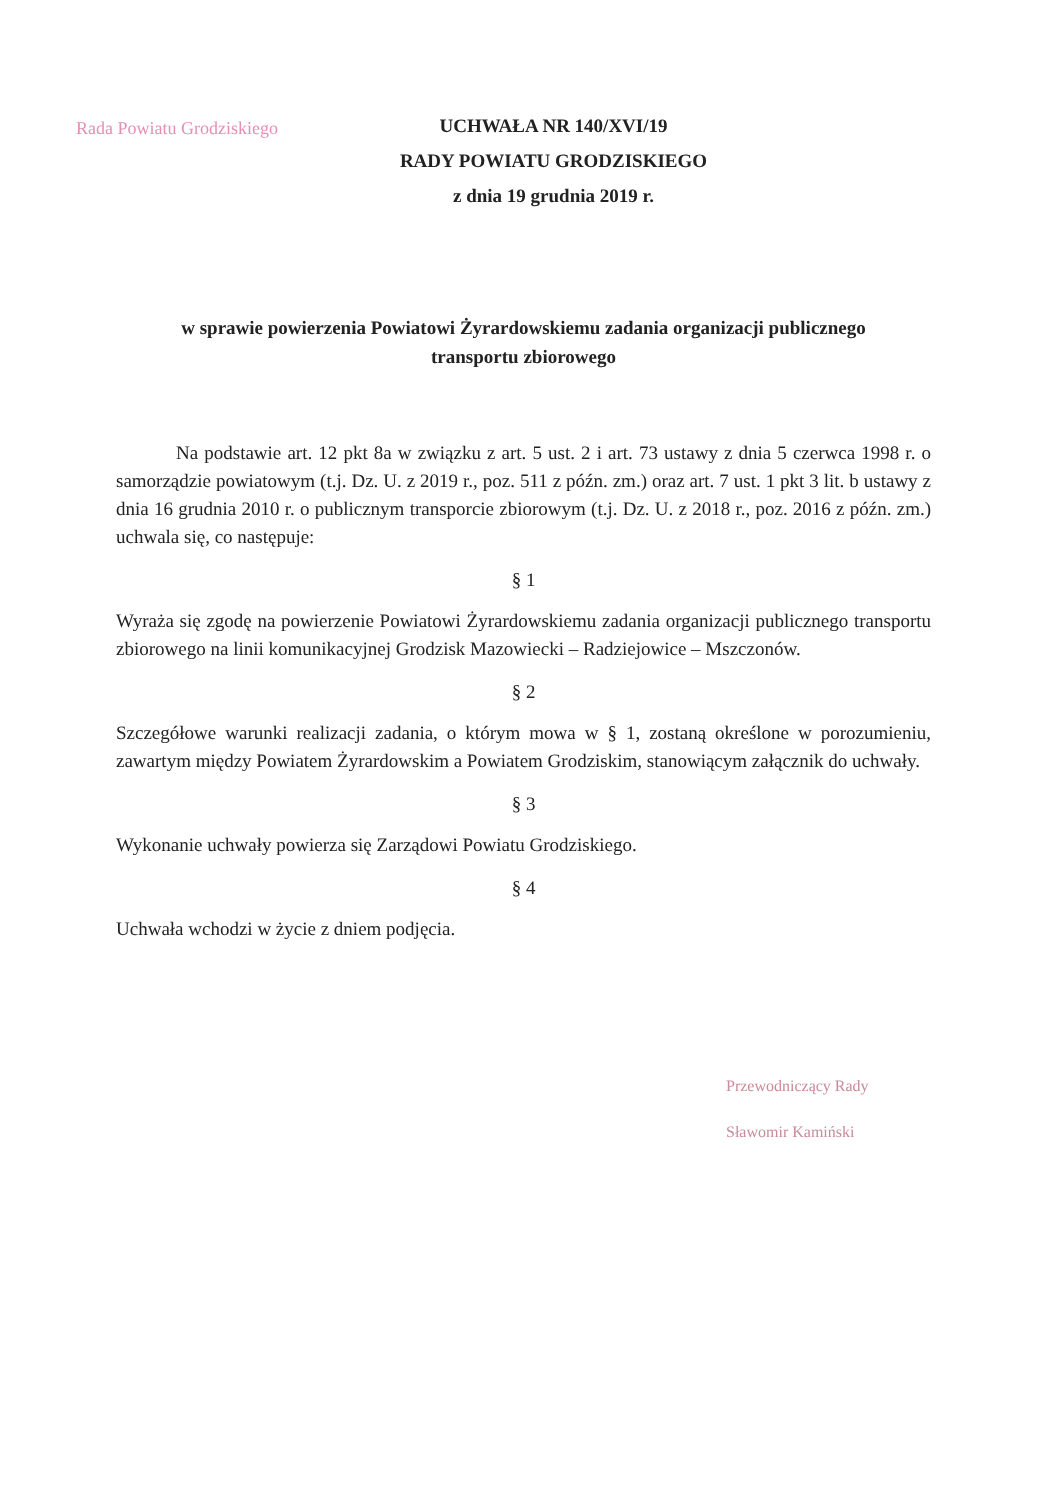Rada Powiatu Grodziskiego
UCHWAŁA NR 140/XVI/19
RADY POWIATU GRODZISKIEGO
z dnia 19 grudnia 2019 r.
w sprawie powierzenia Powiatowi Żyrardowskiemu zadania organizacji publicznego
transportu zbiorowego
Na podstawie art. 12 pkt 8a w związku z art. 5 ust. 2 i art. 73 ustawy z dnia 5 czerwca 1998 r. o samorządzie powiatowym (t.j. Dz. U. z 2019 r., poz. 511 z późn. zm.) oraz art. 7 ust. 1 pkt 3 lit. b ustawy z dnia 16 grudnia 2010 r. o publicznym transporcie zbiorowym (t.j. Dz. U. z 2018 r., poz. 2016 z późn. zm.) uchwala się, co następuje:
§ 1
Wyraża się zgodę na powierzenie Powiatowi Żyrardowskiemu zadania organizacji publicznego transportu zbiorowego na linii komunikacyjnej Grodzisk Mazowiecki – Radziejowice – Mszczonów.
§ 2
Szczegółowe warunki realizacji zadania, o którym mowa w § 1, zostaną określone w porozumieniu, zawartym między Powiatem Żyrardowskim a Powiatem Grodziskim, stanowiącym załącznik do uchwały.
§ 3
Wykonanie uchwały powierza się Zarządowi Powiatu Grodziskiego.
§ 4
Uchwała wchodzi w życie z dniem podjęcia.
Przewodniczący Rady
Sławomir Kamiński